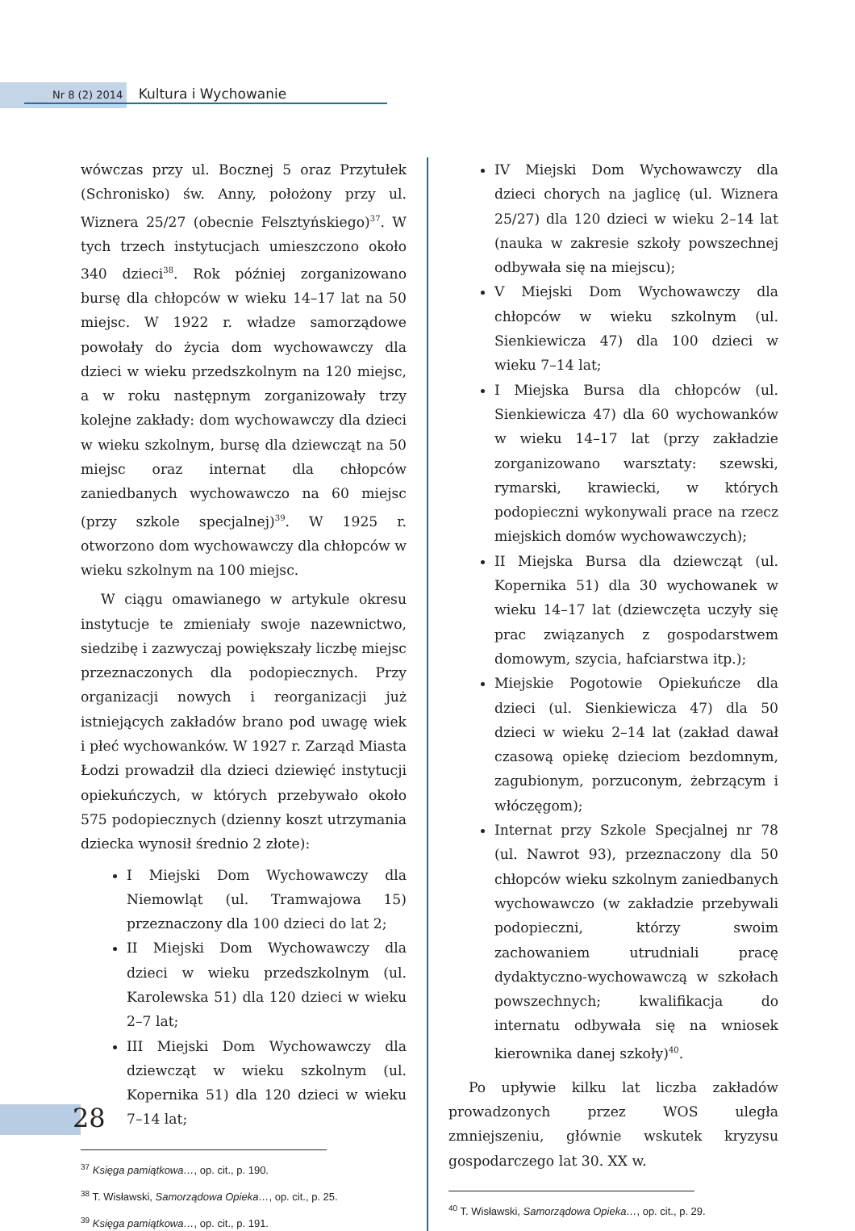Nr 8 (2) 2014 Kultura i Wychowanie
wówczas przy ul. Bocznej 5 oraz Przytułek (Schronisko) św. Anny, położony przy ul. Wiznera 25/27 (obecnie Felsztyńskiego)<sup>37</sup>. W tych trzech instytucjach umieszczono około 340 dzieci<sup>38</sup>. Rok później zorganizowano bursę dla chłopców w wieku 14–17 lat na 50 miejsc. W 1922 r. władze samorządowe powołały do życia dom wychowawczy dla dzieci w wieku przedszkolnym na 120 miejsc, a w roku następnym zorganizowały trzy kolejne zakłady: dom wychowawczy dla dzieci w wieku szkolnym, bursę dla dziewcząt na 50 miejsc oraz internat dla chłopców zaniedbanych wychowawczo na 60 miejsc (przy szkole specjalnej)<sup>39</sup>. W 1925 r. otworzono dom wychowawczy dla chłopców w wieku szkolnym na 100 miejsc.
W ciągu omawianego w artykule okresu instytucje te zmieniały swoje nazewnictwo, siedzibę i zazwyczaj powiększały liczbę miejsc przeznaczonych dla podopiecznych. Przy organizacji nowych i reorganizacji już istniejących zakładów brano pod uwagę wiek i płeć wychowanków. W 1927 r. Zarząd Miasta Łodzi prowadził dla dzieci dziewięć instytucji opiekuńczych, w których przebywało około 575 podopiecznych (dzienny koszt utrzymania dziecka wynosił średnio 2 złote):
I Miejski Dom Wychowawczy dla Niemowląt (ul. Tramwajowa 15) przeznaczony dla 100 dzieci do lat 2;
II Miejski Dom Wychowawczy dla dzieci w wieku przedszkolnym (ul. Karolewska 51) dla 120 dzieci w wieku 2–7 lat;
III Miejski Dom Wychowawczy dla dziewcząt w wieku szkolnym (ul. Kopernika 51) dla 120 dzieci w wieku 7–14 lat;
<sup>37</sup> Księga pamiątkowa…, op. cit., p. 190.
<sup>38</sup> T. Wisławski, Samorządowa Opieka…, op. cit., p. 25.
<sup>39</sup> Księga pamiątkowa…, op. cit., p. 191.
IV Miejski Dom Wychowawczy dla dzieci chorych na jaglicę (ul. Wiznera 25/27) dla 120 dzieci w wieku 2–14 lat (nauka w zakresie szkoły powszechnej odbywała się na miejscu);
V Miejski Dom Wychowawczy dla chłopców w wieku szkolnym (ul. Sienkiewicza 47) dla 100 dzieci w wieku 7–14 lat;
I Miejska Bursa dla chłopców (ul. Sienkiewicza 47) dla 60 wychowanków w wieku 14–17 lat (przy zakładzie zorganizowano warsztaty: szewski, rymarski, krawiecki, w których podopieczni wykonywali prace na rzecz miejskich domów wychowawczych);
II Miejska Bursa dla dziewcząt (ul. Kopernika 51) dla 30 wychowanek w wieku 14–17 lat (dziewczęta uczyły się prac związanych z gospodarstwem domowym, szycia, hafciarstwa itp.);
Miejskie Pogotowie Opiekuńcze dla dzieci (ul. Sienkiewicza 47) dla 50 dzieci w wieku 2–14 lat (zakład dawał czasową opiekę dzieciom bezdomnym, zagubionym, porzuconym, żebrzącym i włóczęgom);
Internat przy Szkole Specjalnej nr 78 (ul. Nawrot 93), przeznaczony dla 50 chłopców wieku szkolnym zaniedbanych wychowawczo (w zakładzie przebywali podopieczni, którzy swoim zachowaniem utrudniali pracę dydaktyczno-wychowawczą w szkołach powszechnych; kwalifikacja do internatu odbywała się na wniosek kierownika danej szkoły)<sup>40</sup>.
Po upływie kilku lat liczba zakładów prowadzonych przez WOS uległa zmniejszeniu, głównie wskutek kryzysu gospodarczego lat 30. XX w.
<sup>40</sup> T. Wisławski, Samorządowa Opieka…, op. cit., p. 29.
28